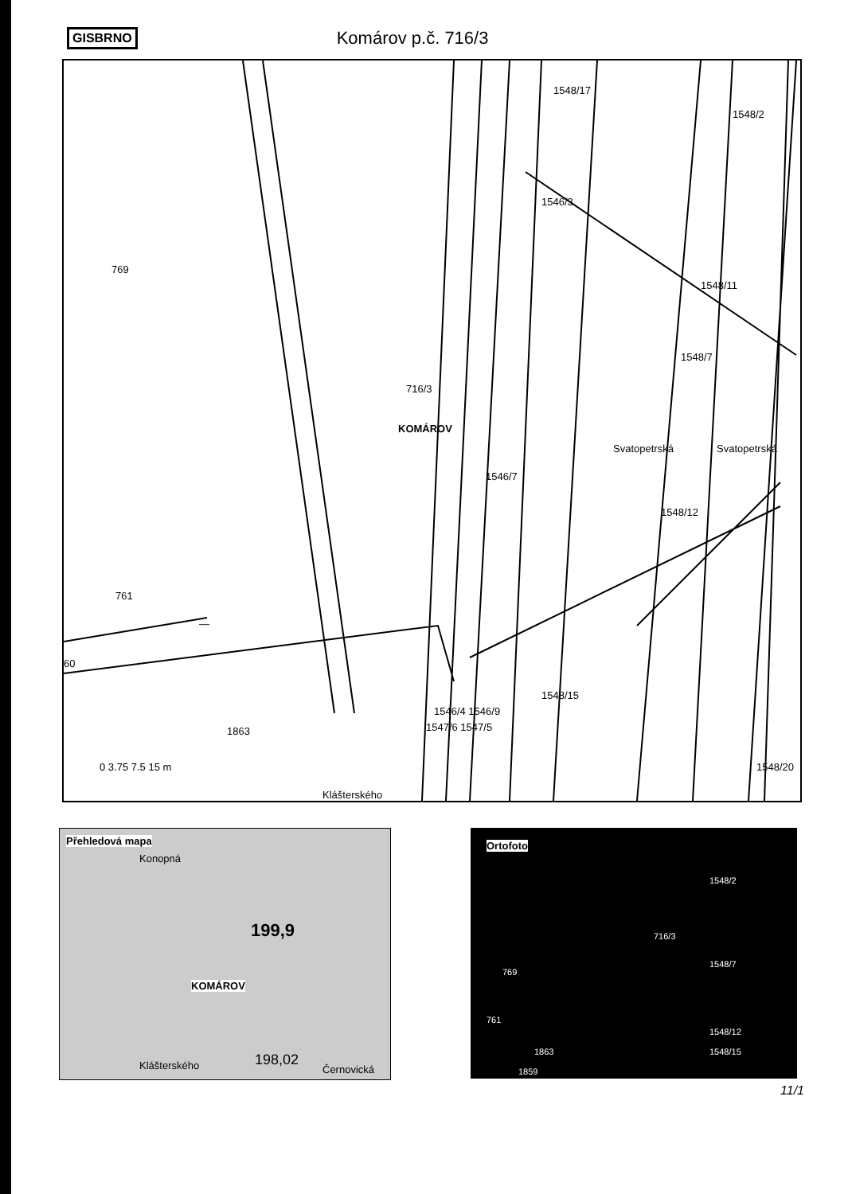GISBRNO Komárov p.č. 716/3
—
769
1548/2
1546/3
1548/11
1548/7
716/3
KOMÁROV
1546/7
Svatopetrská Svatopetrská
1548/12
761
60
1546/4 1546/9
1548/15
1547/6 1547/5 1863
0 3.75 7.5 15 m
Klášterského
1548/17
1548/20
Přehledová mapa
Konopná
199,9
KOMÁROV
198,02
Černovická Klášterského
Ortofoto
1548/2
716/3
1548/7
769
1548/12
1863 1548/15
1859
761
11/1